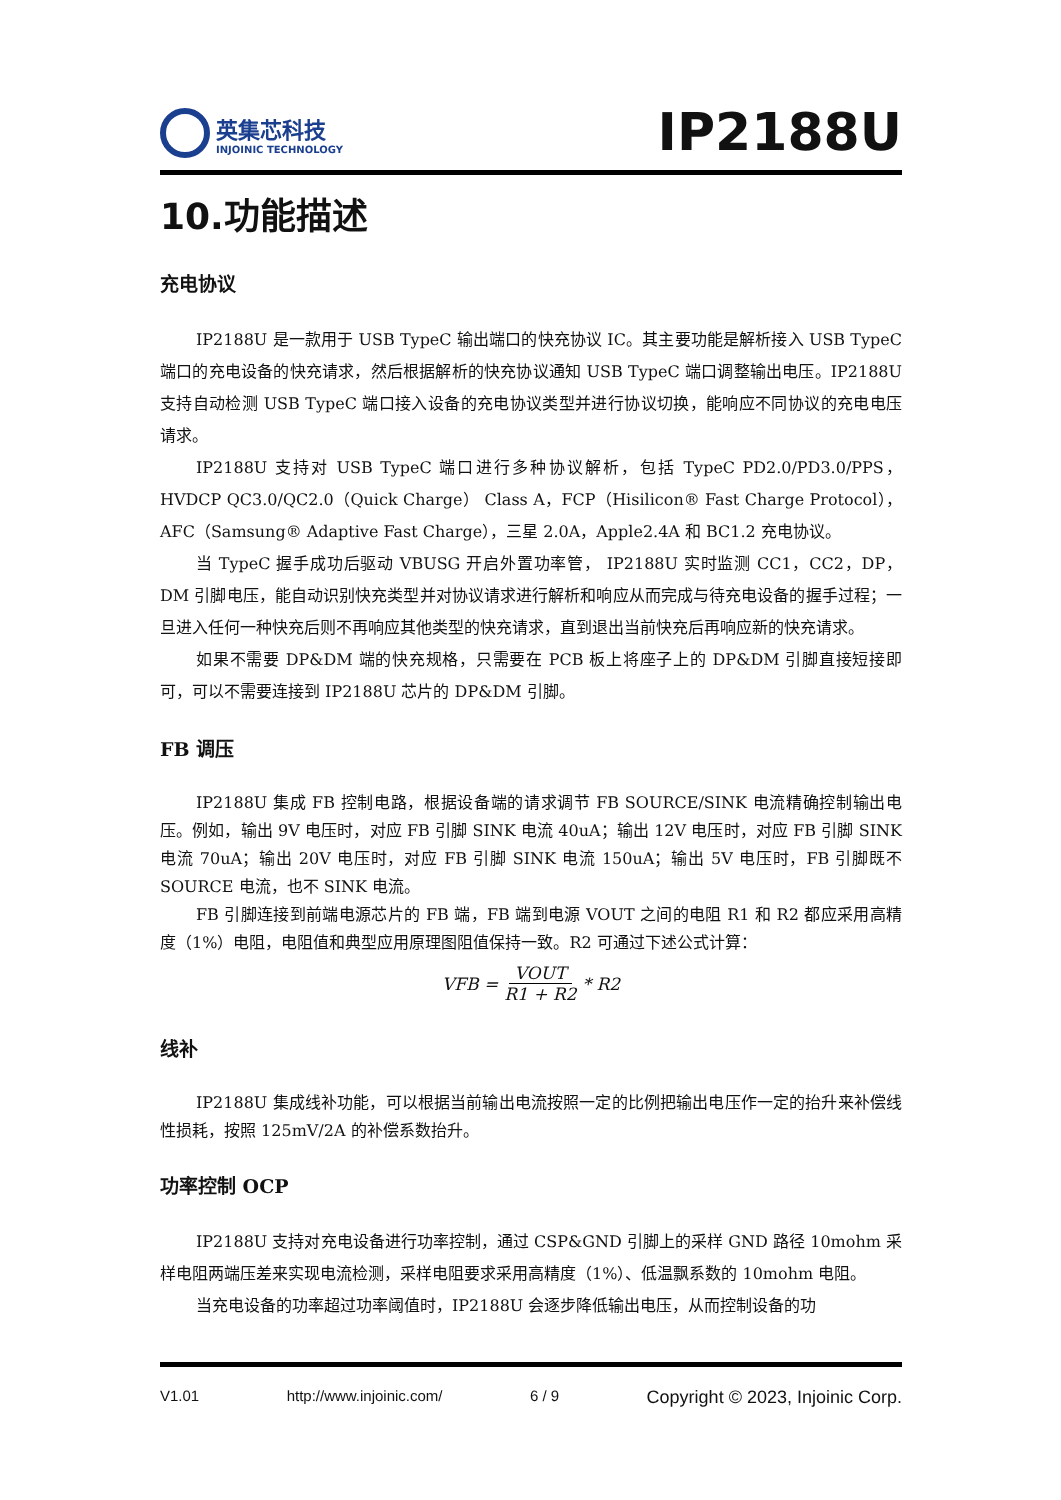英集芯科技
INJOINIC TECHNOLOGY
IP2188U
10.功能描述
充电协议
IP2188U 是一款用于 USB TypeC 输出端口的快充协议 IC。其主要功能是解析接入 USB TypeC 端口的充电设备的快充请求，然后根据解析的快充协议通知 USB TypeC 端口调整输出电压。IP2188U 支持自动检测 USB TypeC 端口接入设备的充电协议类型并进行协议切换，能响应不同协议的充电电压请求。
IP2188U 支持对 USB TypeC 端口进行多种协议解析，包括 TypeC PD2.0/PD3.0/PPS，HVDCP QC3.0/QC2.0（Quick Charge） Class A，FCP（Hisilicon® Fast Charge Protocol），AFC（Samsung® Adaptive Fast Charge），三星 2.0A，Apple2.4A 和 BC1.2 充电协议。
当 TypeC 握手成功后驱动 VBUSG 开启外置功率管， IP2188U 实时监测 CC1，CC2，DP，DM 引脚电压，能自动识别快充类型并对协议请求进行解析和响应从而完成与待充电设备的握手过程；一旦进入任何一种快充后则不再响应其他类型的快充请求，直到退出当前快充后再响应新的快充请求。
如果不需要 DP&DM 端的快充规格，只需要在 PCB 板上将座子上的 DP&DM 引脚直接短接即可，可以不需要连接到 IP2188U 芯片的 DP&DM 引脚。
FB 调压
IP2188U 集成 FB 控制电路，根据设备端的请求调节 FB SOURCE/SINK 电流精确控制输出电压。例如，输出 9V 电压时，对应 FB 引脚 SINK 电流 40uA；输出 12V 电压时，对应 FB 引脚 SINK 电流 70uA；输出 20V 电压时，对应 FB 引脚 SINK 电流 150uA；输出 5V 电压时，FB 引脚既不 SOURCE 电流，也不 SINK 电流。
FB 引脚连接到前端电源芯片的 FB 端，FB 端到电源 VOUT 之间的电阻 R1 和 R2 都应采用高精度（1%）电阻，电阻值和典型应用原理图阻值保持一致。R2 可通过下述公式计算：
VFB = VOUT R1 + R2 * R2
线补
IP2188U 集成线补功能，可以根据当前输出电流按照一定的比例把输出电压作一定的抬升来补偿线性损耗，按照 125mV/2A 的补偿系数抬升。
功率控制 OCP
IP2188U 支持对充电设备进行功率控制，通过 CSP&GND 引脚上的采样 GND 路径 10mohm 采样电阻两端压差来实现电流检测，采样电阻要求采用高精度（1%）、低温飘系数的 10mohm 电阻。
当充电设备的功率超过功率阈值时，IP2188U 会逐步降低输出电压，从而控制设备的功
V1.01 http://www.injoinic.com/ 6 / 9 Copyright © 2023, Injoinic Corp.